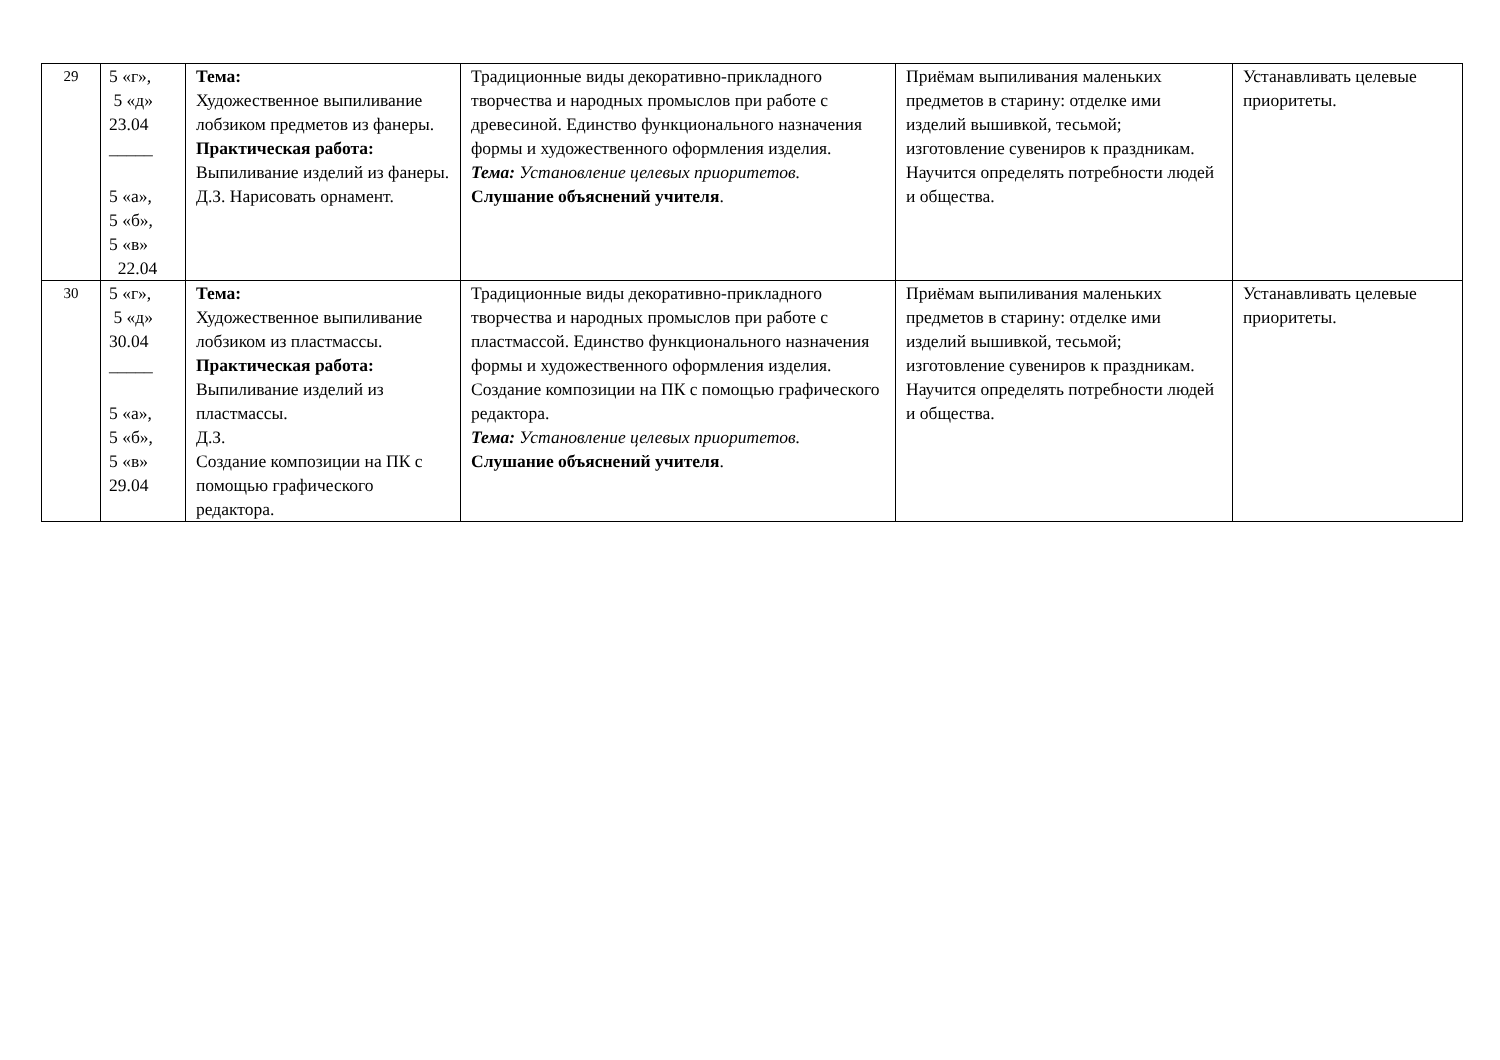| 29 | 5 «г», 5 «д» 23.04 _____ 5 «а», 5 «б», 5 «в» 22.04 | Тема: Художественное выпиливание лобзиком предметов из фанеры. Практическая работа: Выпиливание изделий из фанеры. Д.З. Нарисовать орнамент. | Традиционные виды декоративно-прикладного творчества и народных промыслов при работе с древесиной. Единство функционального назначения формы и художественного оформления изделия. Тема: Установление целевых приоритетов. Слушание объяснений учителя . | Приёмам выпиливания маленьких предметов в старину: отделке ими изделий вышивкой, тесьмой; изготовление сувениров к праздникам. Научится определять потребности людей и общества. | Устанавливать целевые приоритеты. |
| 30 | 5 «г», 5 «д» 30.04 _____ 5 «а», 5 «б», 5 «в» 29.04 | Тема: Художественное выпиливание лобзиком из пластмассы. Практическая работа: Выпиливание изделий из пластмассы. Д.З. Создание композиции на ПК с помощью графического редактора. | Традиционные виды декоративно-прикладного творчества и народных промыслов при работе с пластмассой. Единство функционального назначения формы и художественного оформления изделия. Создание композиции на ПК с помощью графического редактора. Тема: Установление целевых приоритетов. Слушание объяснений учителя . | Приёмам выпиливания маленьких предметов в старину: отделке ими изделий вышивкой, тесьмой; изготовление сувениров к праздникам. Научится определять потребности людей и общества. | Устанавливать целевые приоритеты. |